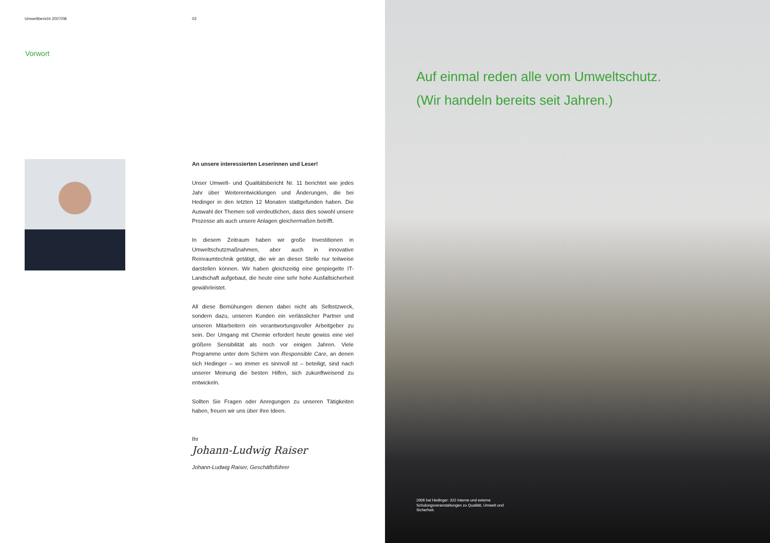Umweltbericht 2007/08 02
Vorwort
An unsere interessierten Leserinnen und Leser!
Unser Umwelt- und Qualitätsbericht Nr. 11 berichtet wie jedes Jahr über Weiterentwicklungen und Änderungen, die bei Hedinger in den letzten 12 Monaten stattgefunden haben. Die Auswahl der Themen soll verdeutlichen, dass dies sowohl unsere Prozesse als auch unsere Anlagen gleichermaßen betrifft.
In diesem Zeitraum haben wir große Investitionen in Umweltschutzmaßnahmen, aber auch in innovative Reinraumtechnik getätigt, die wir an dieser Stelle nur teilweise darstellen können. Wir haben gleichzeitig eine gespiegelte IT-Landschaft aufgebaut, die heute eine sehr hohe Ausfallsicherheit gewährleistet.
All diese Bemühungen dienen dabei nicht als Selbstzweck, sondern dazu, unseren Kunden ein verlässlicher Partner und unseren Mitarbeitern ein verantwortungsvoller Arbeitgeber zu sein. Der Umgang mit Chemie erfordert heute gewiss eine viel größere Sensibilität als noch vor einigen Jahren. Viele Programme unter dem Schirm von Responsible Care, an denen sich Hedinger – wo immer es sinnvoll ist – beteiligt, sind nach unserer Meinung die besten Hilfen, sich zukunftweisend zu entwickeln.
Sollten Sie Fragen oder Anregungen zu unseren Tätigkeiten haben, freuen wir uns über Ihre Ideen.
Ihr
Johann-Ludwig Raiser
Johann-Ludwig Raiser, Geschäftsführer
Auf einmal reden alle vom Umweltschutz.
(Wir handeln bereits seit Jahren.)
2006 bei Hedinger: 322 interne und externe Schulungsveranstaltungen zu Qualität, Umwelt und Sicherheit.